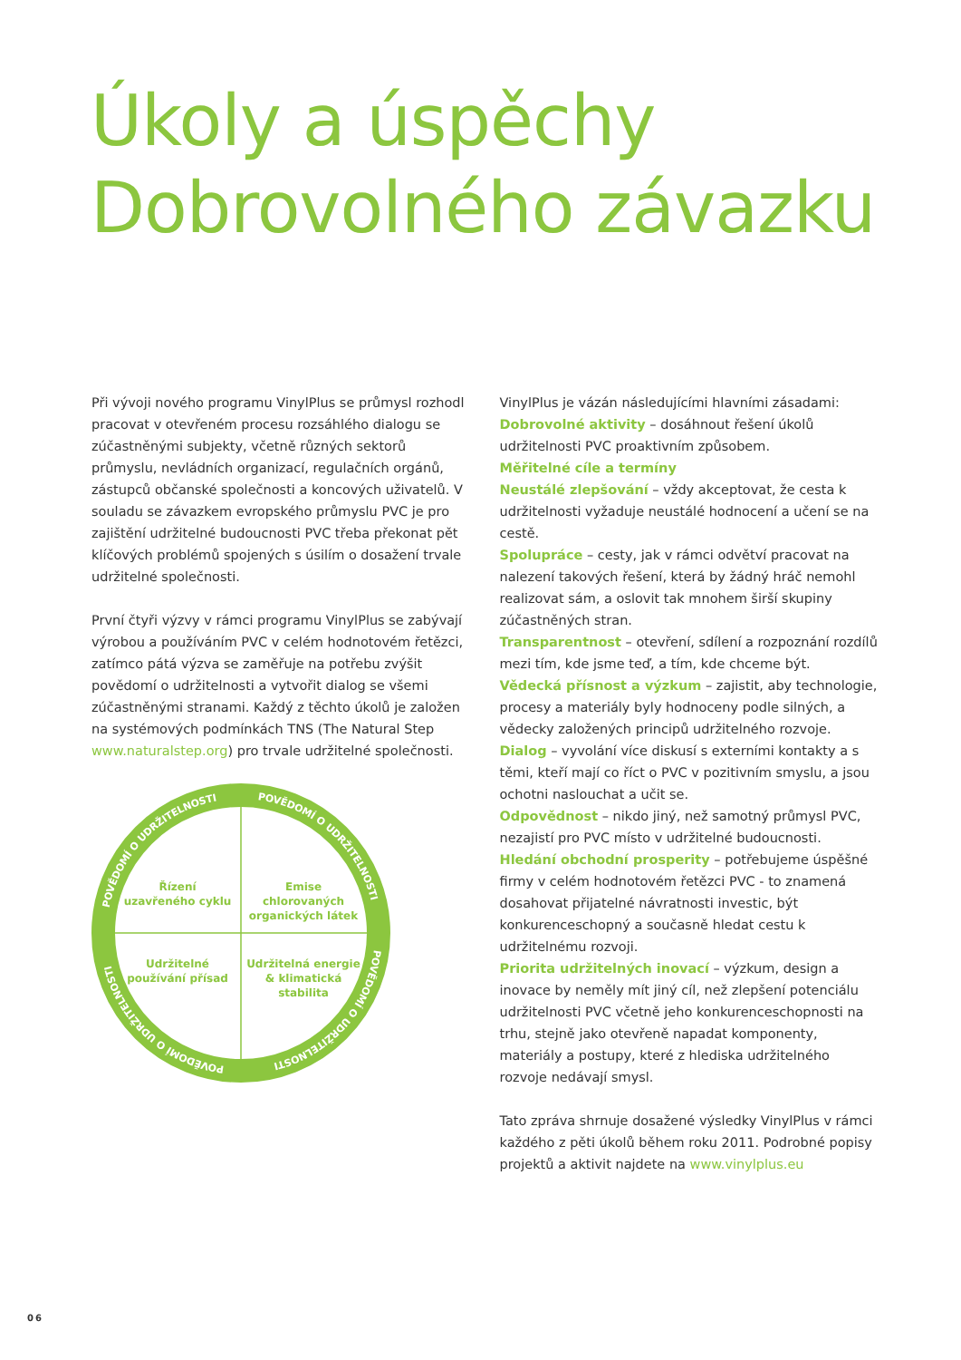Úkoly a úspěchy
Dobrovolného závazku
Při vývoji nového programu VinylPlus se průmysl rozhodl pracovat v otevřeném procesu rozsáhlého dialogu se zúčastněnými subjekty, včetně různých sektorů průmyslu, nevládních organizací, regulačních orgánů, zástupců občanské společnosti a koncových uživatelů. V souladu se závazkem evropského průmyslu PVC je pro zajištění udržitelné budoucnosti PVC třeba překonat pět klíčových problémů spojených s úsilím o dosažení trvale udržitelné společnosti.
První čtyři výzvy v rámci programu VinylPlus se zabývají výrobou a používáním PVC v celém hodnotovém řetězci, zatímco pátá výzva se zaměřuje na potřebu zvýšit povědomí o udržitelnosti a vytvořit dialog se všemi zúčastněnými stranami. Každý z těchto úkolů je založen na systémových podmínkách TNS (The Natural Step www.naturalstep.org) pro trvale udržitelné společnosti.
POVĚDOMÍ O UDRŽITELNOSTI
POVĚDOMÍ O UDRŽITELNOSTI
POVĚDOMÍ O UDRŽITELNOSTI
POVĚDOMÍ O UDRŽITELNOSTI
Řízení
uzavřeného cyklu
Emise
chlorovaných
organických látek
Udržitelné
používání přísad
Udržitelná energie
& klimatická
stabilita
VinylPlus je vázán následujícími hlavními zásadami:
Dobrovolné aktivity – dosáhnout řešení úkolů udržitelnosti PVC proaktivním způsobem.
Měřitelné cíle a termíny
Neustálé zlepšování – vždy akceptovat, že cesta k udržitelnosti vyžaduje neustálé hodnocení a učení se na cestě.
Spolupráce – cesty, jak v rámci odvětví pracovat na nalezení takových řešení, která by žádný hráč nemohl realizovat sám, a oslovit tak mnohem širší skupiny zúčastněných stran.
Transparentnost – otevření, sdílení a rozpoznání rozdílů mezi tím, kde jsme teď, a tím, kde chceme být.
Vědecká přísnost a výzkum – zajistit, aby technologie, procesy a materiály byly hodnoceny podle silných, a vědecky založených principů udržitelného rozvoje.
Dialog – vyvolání více diskusí s externími kontakty a s těmi, kteří mají co říct o PVC v pozitivním smyslu, a jsou ochotni naslouchat a učit se.
Odpovědnost – nikdo jiný, než samotný průmysl PVC, nezajistí pro PVC místo v udržitelné budoucnosti.
Hledání obchodní prosperity – potřebujeme úspěšné firmy v celém hodnotovém řetězci PVC - to znamená dosahovat přijatelné návratnosti investic, být konkurenceschopný a současně hledat cestu k udržitelnému rozvoji.
Priorita udržitelných inovací – výzkum, design a inovace by neměly mít jiný cíl, než zlepšení potenciálu udržitelnosti PVC včetně jeho konkurenceschopnosti na trhu, stejně jako otevřeně napadat komponenty, materiály a postupy, které z hlediska udržitelného rozvoje nedávají smysl.
Tato zpráva shrnuje dosažené výsledky VinylPlus v rámci každého z pěti úkolů během roku 2011. Podrobné popisy projektů a aktivit najdete na www.vinylplus.eu
06